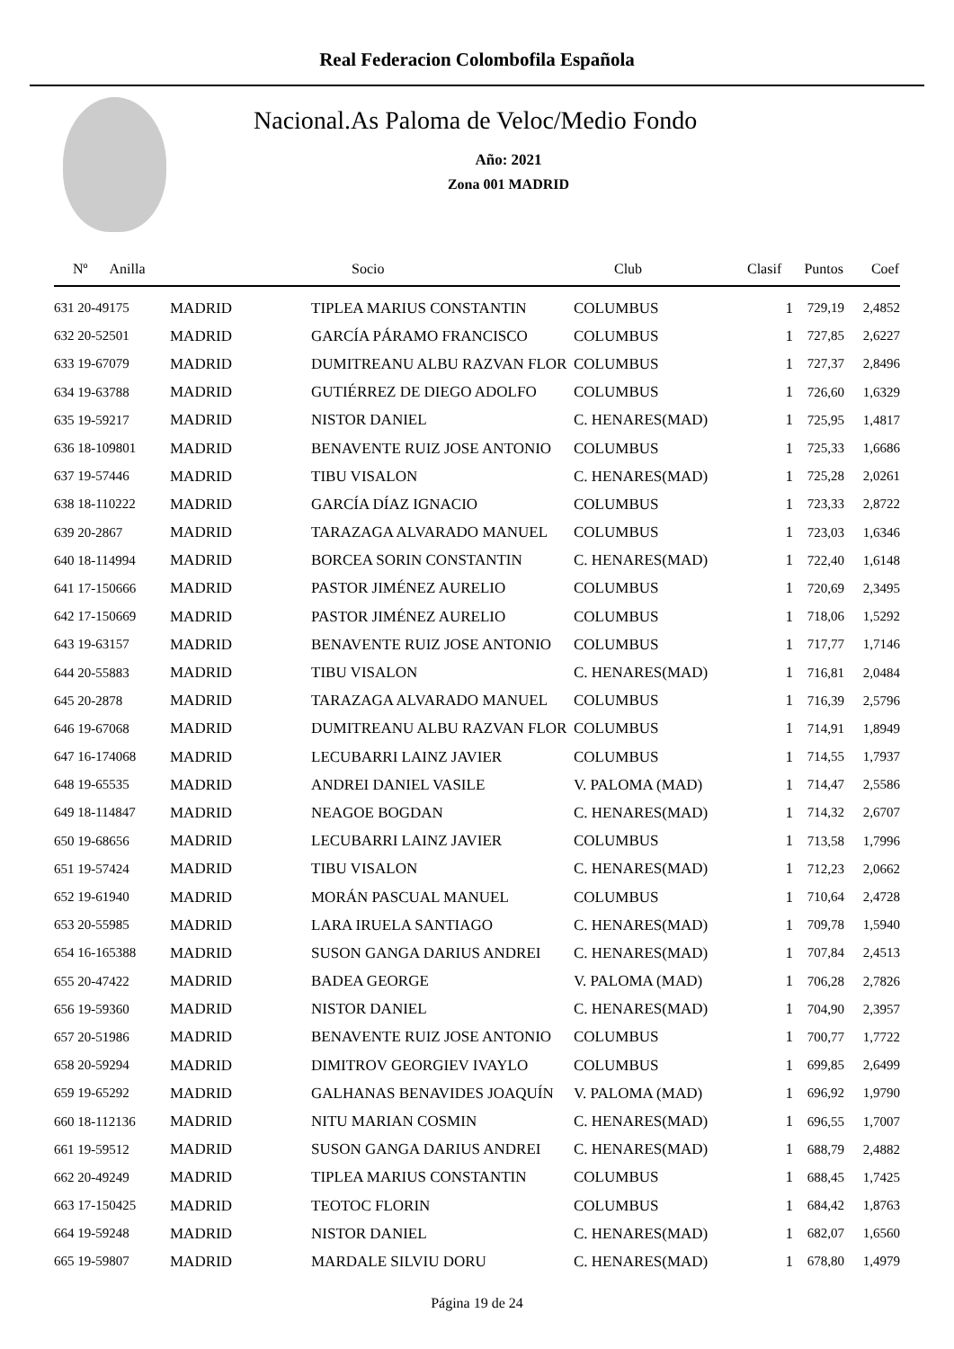Real Federacion Colombofila Española
Nacional.As Paloma de Veloc/Medio Fondo
Año: 2021
Zona 001 MADRID
| Nº Anilla | | Socio | Club | Clasif | Puntos | Coef |
| --- | --- | --- | --- | --- | --- | --- |
| 631 20-49175 | MADRID | TIPLEA MARIUS CONSTANTIN | COLUMBUS | 1 | 729,19 | 2,4852 |
| 632 20-52501 | MADRID | GARCÍA PÁRAMO FRANCISCO | COLUMBUS | 1 | 727,85 | 2,6227 |
| 633 19-67079 | MADRID | DUMITREANU ALBU RAZVAN FLOR | COLUMBUS | 1 | 727,37 | 2,8496 |
| 634 19-63788 | MADRID | GUTIÉRREZ DE DIEGO ADOLFO | COLUMBUS | 1 | 726,60 | 1,6329 |
| 635 19-59217 | MADRID | NISTOR DANIEL | C. HENARES(MAD) | 1 | 725,95 | 1,4817 |
| 636 18-109801 | MADRID | BENAVENTE RUIZ JOSE ANTONIO | COLUMBUS | 1 | 725,33 | 1,6686 |
| 637 19-57446 | MADRID | TIBU VISALON | C. HENARES(MAD) | 1 | 725,28 | 2,0261 |
| 638 18-110222 | MADRID | GARCÍA DÍAZ IGNACIO | COLUMBUS | 1 | 723,33 | 2,8722 |
| 639 20-2867 | MADRID | TARAZAGA ALVARADO MANUEL | COLUMBUS | 1 | 723,03 | 1,6346 |
| 640 18-114994 | MADRID | BORCEA SORIN CONSTANTIN | C. HENARES(MAD) | 1 | 722,40 | 1,6148 |
| 641 17-150666 | MADRID | PASTOR JIMÉNEZ AURELIO | COLUMBUS | 1 | 720,69 | 2,3495 |
| 642 17-150669 | MADRID | PASTOR JIMÉNEZ AURELIO | COLUMBUS | 1 | 718,06 | 1,5292 |
| 643 19-63157 | MADRID | BENAVENTE RUIZ JOSE ANTONIO | COLUMBUS | 1 | 717,77 | 1,7146 |
| 644 20-55883 | MADRID | TIBU VISALON | C. HENARES(MAD) | 1 | 716,81 | 2,0484 |
| 645 20-2878 | MADRID | TARAZAGA ALVARADO MANUEL | COLUMBUS | 1 | 716,39 | 2,5796 |
| 646 19-67068 | MADRID | DUMITREANU ALBU RAZVAN FLOR | COLUMBUS | 1 | 714,91 | 1,8949 |
| 647 16-174068 | MADRID | LECUBARRI LAINZ JAVIER | COLUMBUS | 1 | 714,55 | 1,7937 |
| 648 19-65535 | MADRID | ANDREI DANIEL VASILE | V. PALOMA (MAD) | 1 | 714,47 | 2,5586 |
| 649 18-114847 | MADRID | NEAGOE BOGDAN | C. HENARES(MAD) | 1 | 714,32 | 2,6707 |
| 650 19-68656 | MADRID | LECUBARRI LAINZ JAVIER | COLUMBUS | 1 | 713,58 | 1,7996 |
| 651 19-57424 | MADRID | TIBU VISALON | C. HENARES(MAD) | 1 | 712,23 | 2,0662 |
| 652 19-61940 | MADRID | MORÁN PASCUAL MANUEL | COLUMBUS | 1 | 710,64 | 2,4728 |
| 653 20-55985 | MADRID | LARA IRUELA SANTIAGO | C. HENARES(MAD) | 1 | 709,78 | 1,5940 |
| 654 16-165388 | MADRID | SUSON GANGA DARIUS ANDREI | C. HENARES(MAD) | 1 | 707,84 | 2,4513 |
| 655 20-47422 | MADRID | BADEA GEORGE | V. PALOMA (MAD) | 1 | 706,28 | 2,7826 |
| 656 19-59360 | MADRID | NISTOR DANIEL | C. HENARES(MAD) | 1 | 704,90 | 2,3957 |
| 657 20-51986 | MADRID | BENAVENTE RUIZ JOSE ANTONIO | COLUMBUS | 1 | 700,77 | 1,7722 |
| 658 20-59294 | MADRID | DIMITROV GEORGIEV IVAYLO | COLUMBUS | 1 | 699,85 | 2,6499 |
| 659 19-65292 | MADRID | GALHANAS BENAVIDES JOAQUÍN | V. PALOMA (MAD) | 1 | 696,92 | 1,9790 |
| 660 18-112136 | MADRID | NITU MARIAN COSMIN | C. HENARES(MAD) | 1 | 696,55 | 1,7007 |
| 661 19-59512 | MADRID | SUSON GANGA DARIUS ANDREI | C. HENARES(MAD) | 1 | 688,79 | 2,4882 |
| 662 20-49249 | MADRID | TIPLEA MARIUS CONSTANTIN | COLUMBUS | 1 | 688,45 | 1,7425 |
| 663 17-150425 | MADRID | TEOTOC FLORIN | COLUMBUS | 1 | 684,42 | 1,8763 |
| 664 19-59248 | MADRID | NISTOR DANIEL | C. HENARES(MAD) | 1 | 682,07 | 1,6560 |
| 665 19-59807 | MADRID | MARDALE SILVIU DORU | C. HENARES(MAD) | 1 | 678,80 | 1,4979 |
Página 19 de 24